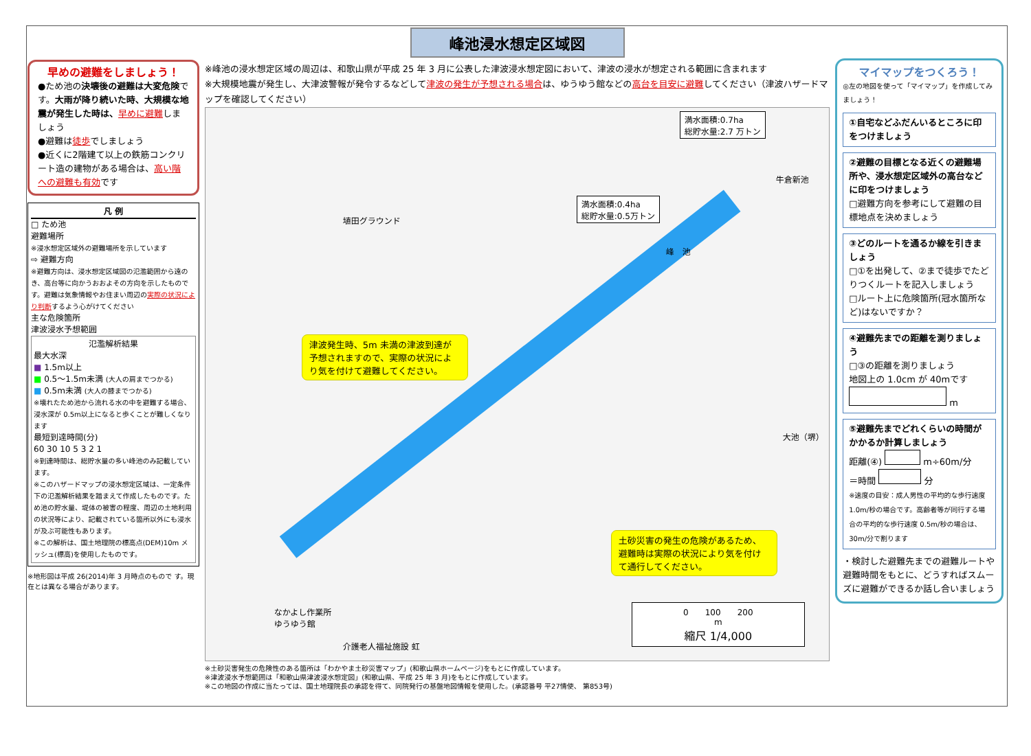早めの避難をしましょう！
●ため池の決壊後の避難は大変危険です。大雨が降り続いた時、大規模な地震が発生した時は、早めに避難しましょう
●避難は徒歩でしましょう
●近くに2階建て以上の鉄筋コンクリート造の建物がある場合は、高い階への避難も有効です
凡 例
□ ため池
避難場所
※浸水想定区域外の避難場所を示しています
⇨ 避難方向
※避難方向は、浸水想定区域図の氾濫範囲から遠のき、高台等に向かうおおよその方向を示したものです。避難は気象情報やお住まい周辺の実際の状況により判断するよう心がけてください
主な危険箇所
津波浸水予想範囲
氾濫解析結果
最大水深
■ 1.5m以上
■ 0.5〜1.5m未満 (大人の肩までつかる)
■ 0.5m未満 (大人の膝までつかる)
※壊れたため池から流れる水の中を避難する場合、浸水深が 0.5m以上になると歩くことが難しくなります
最短到達時間(分)
60 30 10 5 3 2 1
※到達時間は、総貯水量の多い峰池のみ記載しています。
※このハザードマップの浸水想定区域は、一定条件下の氾濫解析結果を踏まえて作成したものです。ため池の貯水量、堤体の被害の程度、周辺の土地利用の状況等により、記載されている箇所以外にも浸水が及ぶ可能性もあります。
※この解析は、国土地理院の標高点(DEM)10m メッシュ(標高)を使用したものです。
※地形図は平成 26(2014)年 3 月時点のもので す。現在とは異なる場合があります。
峰池浸水想定区域図
※峰池の浸水想定区域の周辺は、和歌山県が平成 25 年 3 月に公表した津波浸水想定図において、津波の浸水が想定される範囲に含まれます
※大規模地震が発生し、大津波警報が発令するなどして津波の発生が予想される場合は、ゆうゆう館などの高台を目安に避難してください（津波ハザードマップを確認してください）
満水面積:0.7ha
総貯水量:2.7 万トン
満水面積:0.4ha
総貯水量:0.5万トン
牛倉新池
峰　池
埴田グラウンド
大池（堺）
津波発生時、5m 未満の津波到達が予想されますので、実際の状況により気を付けて避難してください。
土砂災害の発生の危険があるため、避難時は実際の状況により気を付けて通行してください。
なかよし作業所
ゆうゆう館
介護老人福祉施設 虹
0　　100　　200
m
縮尺 1/4,000
※土砂災害発生の危険性のある箇所は「わかやま土砂災害マップ」(和歌山県ホームページ)をもとに作成しています。
※津波浸水予想範囲は「和歌山県津波浸水想定図」(和歌山県、平成 25 年 3 月)をもとに作成しています。
※この地図の作成に当たっては、国土地理院長の承認を得て、同院発行の基盤地図情報を使用した。(承認番号 平27情使、 第853号)
マイマップをつくろう！
◎左の地図を使って「マイマップ」を作成してみましょう！
①自宅などふだんいるところに印をつけましょう
②避難の目標となる近くの避難場所や、浸水想定区域外の高台などに印をつけましょう
□避難方向を参考にして避難の目標地点を決めましょう
③どのルートを通るか線を引きましょう
□①を出発して、②まで徒歩でたどりつくルートを記入しましょう
□ルート上に危険箇所(冠水箇所など)はないですか？
④避難先までの距離を測りましょう
□③の距離を測りましょう
地図上の 1.0cm が 40mです
m
⑤避難先までどれくらいの時間がかかるか計算しましょう
距離(④) m÷60m/分
＝時間 分
※速度の目安：成人男性の平均的な歩行速度 1.0m/秒の場合です。高齢者等が同行する場合の平均的な歩行速度 0.5m/秒の場合は、30m/分で割ります
・検討した避難先までの避難ルートや避難時間をもとに、どうすればスムーズに避難ができるか話し合いましょう